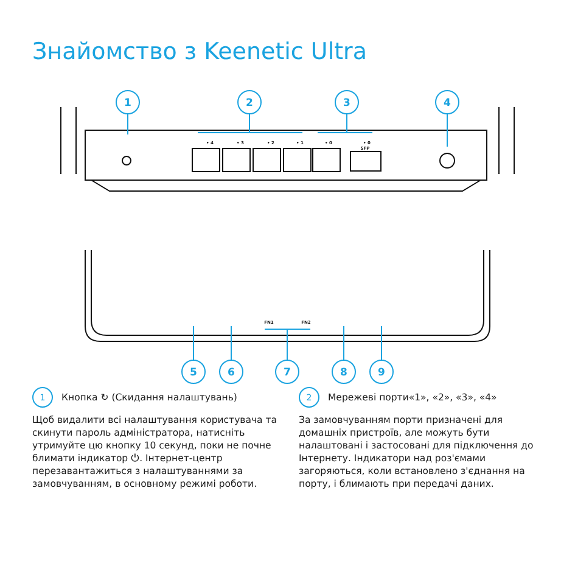Знайомство з Keenetic Ultra
1
2
3
4
5
6
7
8
9
• 4
• 3
• 2
• 1
• 0
• 0
SFP
FN1
FN2
1 Кнопка ↻ (Скидання налаштувань)
Щоб видалити всі налаштування користувача та скинути пароль адміністратора, натисніть утримуйте цю кнопку 10 секунд, поки не почне блимати індикатор ⏻. Інтернет-центр перезавантажиться з налаштуваннями за замовчуванням, в основному режимі роботи.
2 Мережеві порти«1», «2», «3», «4»
За замовчуванням порти призначені для домашніх пристроїв, але можуть бути налаштовані і застосовані для підключення до Інтернету. Індикатори над роз'ємами загоряються, коли встановлено з'єднання на порту, і блимають при передачі даних.